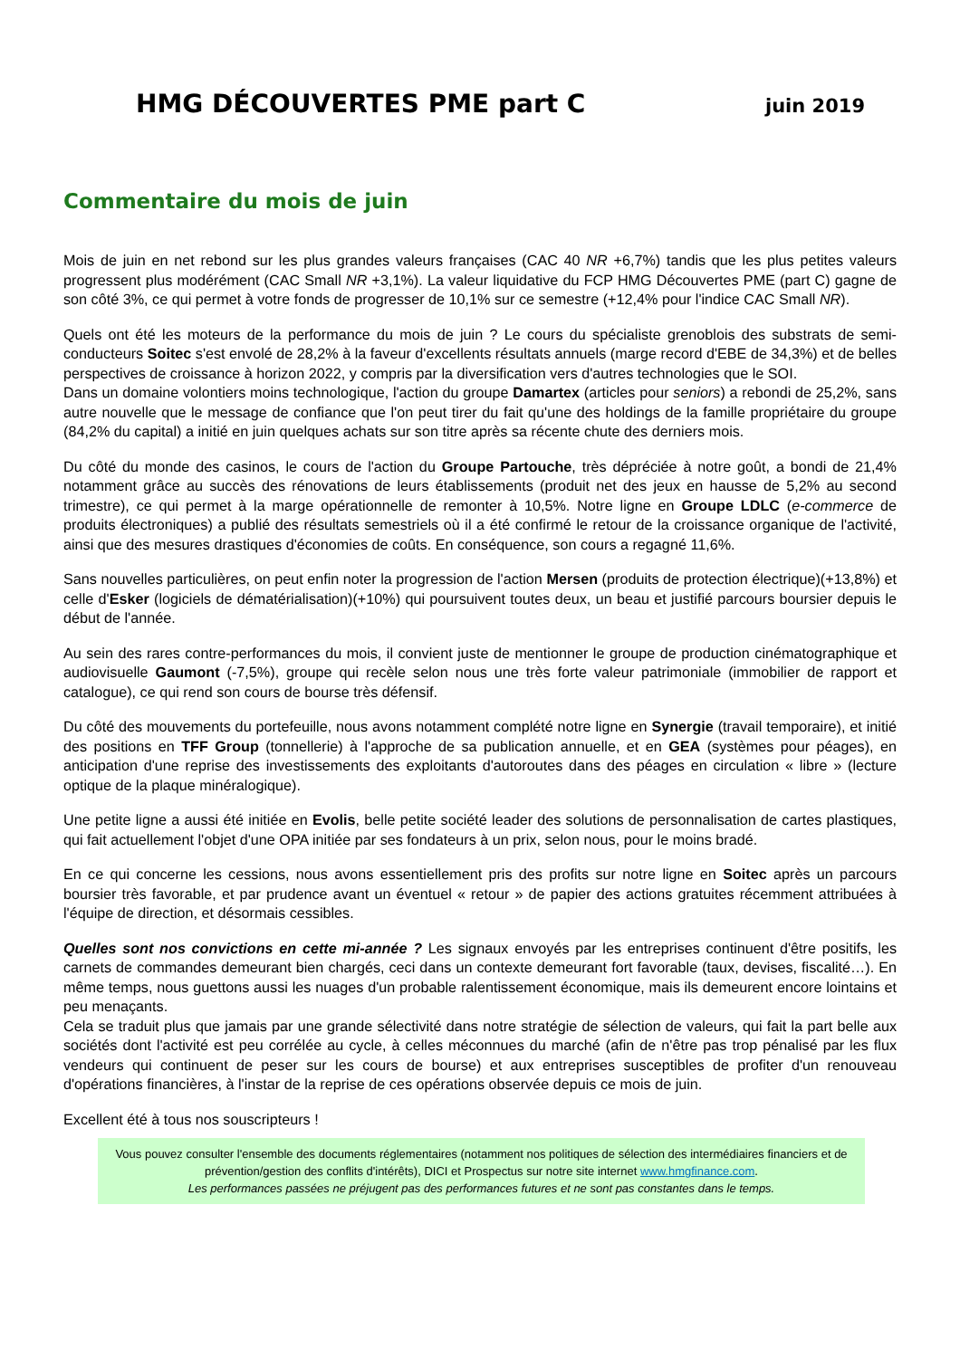HMG DÉCOUVERTES PME part C juin 2019
Commentaire du mois de juin
Mois de juin en net rebond sur les plus grandes valeurs françaises (CAC 40 NR +6,7%) tandis que les plus petites valeurs progressent plus modérément (CAC Small NR +3,1%). La valeur liquidative du FCP HMG Découvertes PME (part C) gagne de son côté 3%, ce qui permet à votre fonds de progresser de 10,1% sur ce semestre (+12,4% pour l'indice CAC Small NR).
Quels ont été les moteurs de la performance du mois de juin ? Le cours du spécialiste grenoblois des substrats de semi-conducteurs Soitec s'est envolé de 28,2% à la faveur d'excellents résultats annuels (marge record d'EBE de 34,3%) et de belles perspectives de croissance à horizon 2022, y compris par la diversification vers d'autres technologies que le SOI.
Dans un domaine volontiers moins technologique, l'action du groupe Damartex (articles pour seniors) a rebondi de 25,2%, sans autre nouvelle que le message de confiance que l'on peut tirer du fait qu'une des holdings de la famille propriétaire du groupe (84,2% du capital) a initié en juin quelques achats sur son titre après sa récente chute des derniers mois.
Du côté du monde des casinos, le cours de l'action du Groupe Partouche, très dépréciée à notre goût, a bondi de 21,4% notamment grâce au succès des rénovations de leurs établissements (produit net des jeux en hausse de 5,2% au second trimestre), ce qui permet à la marge opérationnelle de remonter à 10,5%. Notre ligne en Groupe LDLC (e-commerce de produits électroniques) a publié des résultats semestriels où il a été confirmé le retour de la croissance organique de l'activité, ainsi que des mesures drastiques d'économies de coûts. En conséquence, son cours a regagné 11,6%.
Sans nouvelles particulières, on peut enfin noter la progression de l'action Mersen (produits de protection électrique)(+13,8%) et celle d'Esker (logiciels de dématérialisation)(+10%) qui poursuivent toutes deux, un beau et justifié parcours boursier depuis le début de l'année.
Au sein des rares contre-performances du mois, il convient juste de mentionner le groupe de production cinématographique et audiovisuelle Gaumont (-7,5%), groupe qui recèle selon nous une très forte valeur patrimoniale (immobilier de rapport et catalogue), ce qui rend son cours de bourse très défensif.
Du côté des mouvements du portefeuille, nous avons notamment complété notre ligne en Synergie (travail temporaire), et initié des positions en TFF Group (tonnellerie) à l'approche de sa publication annuelle, et en GEA (systèmes pour péages), en anticipation d'une reprise des investissements des exploitants d'autoroutes dans des péages en circulation « libre » (lecture optique de la plaque minéralogique).
Une petite ligne a aussi été initiée en Evolis, belle petite société leader des solutions de personnalisation de cartes plastiques, qui fait actuellement l'objet d'une OPA initiée par ses fondateurs à un prix, selon nous, pour le moins bradé.
En ce qui concerne les cessions, nous avons essentiellement pris des profits sur notre ligne en Soitec après un parcours boursier très favorable, et par prudence avant un éventuel « retour » de papier des actions gratuites récemment attribuées à l'équipe de direction, et désormais cessibles.
Quelles sont nos convictions en cette mi-année ? Les signaux envoyés par les entreprises continuent d'être positifs, les carnets de commandes demeurant bien chargés, ceci dans un contexte demeurant fort favorable (taux, devises, fiscalité…). En même temps, nous guettons aussi les nuages d'un probable ralentissement économique, mais ils demeurent encore lointains et peu menaçants.
Cela se traduit plus que jamais par une grande sélectivité dans notre stratégie de sélection de valeurs, qui fait la part belle aux sociétés dont l'activité est peu corrélée au cycle, à celles méconnues du marché (afin de n'être pas trop pénalisé par les flux vendeurs qui continuent de peser sur les cours de bourse) et aux entreprises susceptibles de profiter d'un renouveau d'opérations financières, à l'instar de la reprise de ces opérations observée depuis ce mois de juin.
Excellent été à tous nos souscripteurs !
Vous pouvez consulter l'ensemble des documents réglementaires (notamment nos politiques de sélection des intermédiaires financiers et de prévention/gestion des conflits d'intérêts), DICI et Prospectus sur notre site internet www.hmgfinance.com.
Les performances passées ne préjugent pas des performances futures et ne sont pas constantes dans le temps.